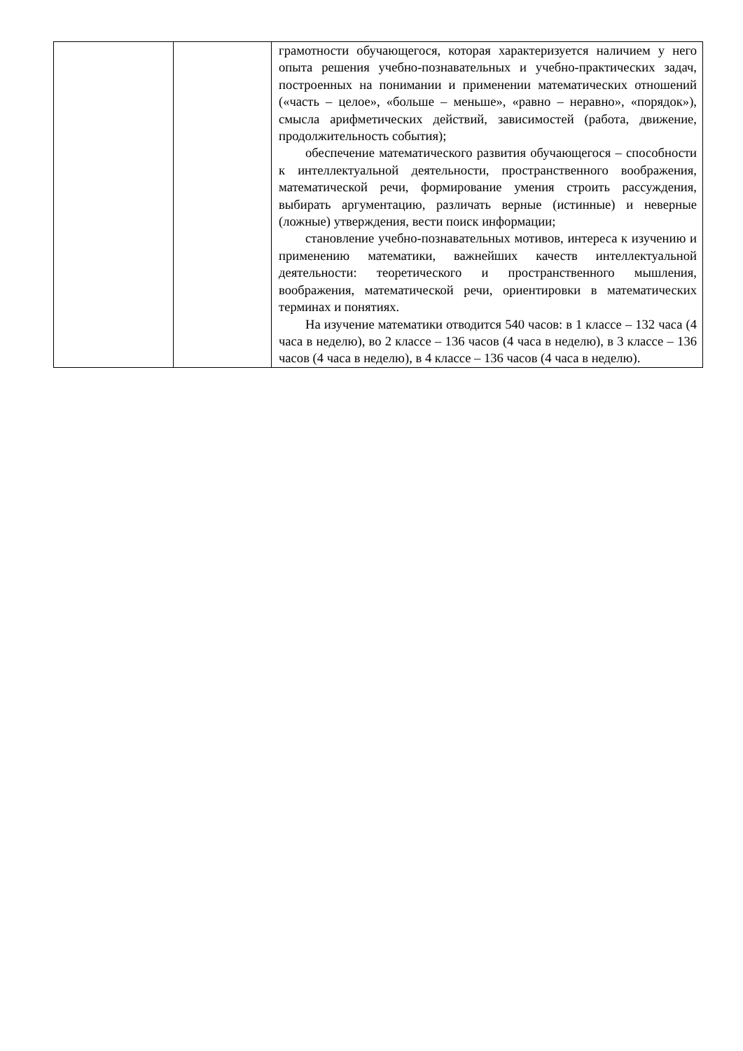| | | грамотности обучающегося, которая характеризуется наличием у него опыта решения учебно-познавательных и учебно-практических задач, построенных на понимании и применении математических отношений («часть – целое», «больше – меньше», «равно – неравно», «порядок»), смысла арифметических действий, зависимостей (работа, движение, продолжительность события); обеспечение математического развития обучающегося – способности к интеллектуальной деятельности, пространственного воображения, математической речи, формирование умения строить рассуждения, выбирать аргументацию, различать верные (истинные) и неверные (ложные) утверждения, вести поиск информации; становление учебно-познавательных мотивов, интереса к изучению и применению математики, важнейших качеств интеллектуальной деятельности: теоретического и пространственного мышления, воображения, математической речи, ориентировки в математических терминах и понятиях. На изучение математики отводится 540 часов: в 1 классе – 132 часа (4 часа в неделю), во 2 классе – 136 часов (4 часа в неделю), в 3 классе – 136 часов (4 часа в неделю), в 4 классе – 136 часов (4 часа в неделю). |